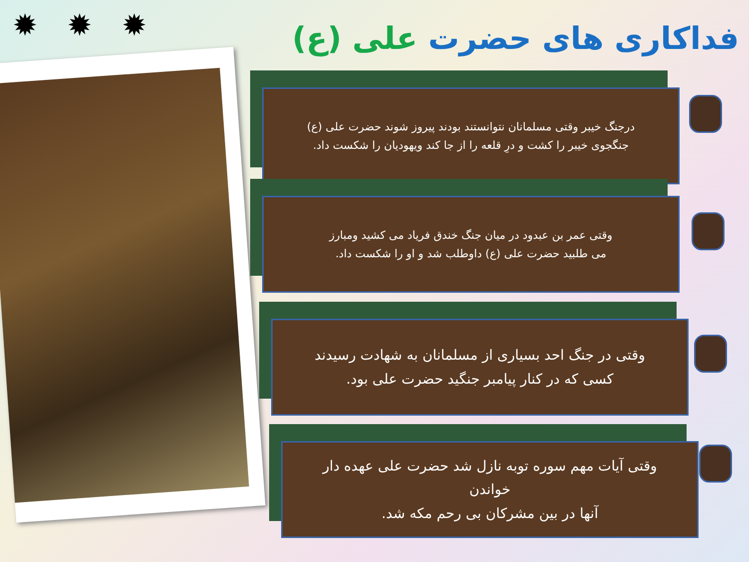✹ ✹ ✹ فداکاری های حضرت علی (ع)
درجنگ خیبر وقتی مسلمانان نتوانستند بودند پیروز شوند حضرت علی (ع)
جنگجوی خیبر را کشت و درِ قلعه را از جا کند ویهودیان را شکست داد.
وقتی عمر بن عبدود در میان جنگ خندق فریاد می کشید ومبارز
می طلبید حضرت علی (ع) داوطلب شد و او را شکست داد.
وقتی در جنگ احد بسیاری از مسلمانان به شهادت رسیدند
کسی که در کنار پیامبر جنگید حضرت علی بود.
وقتی آیات مهم سوره توبه نازل شد حضرت علی عهده دار
خواندن
آنها در بین مشرکان بی رحم مکه شد.